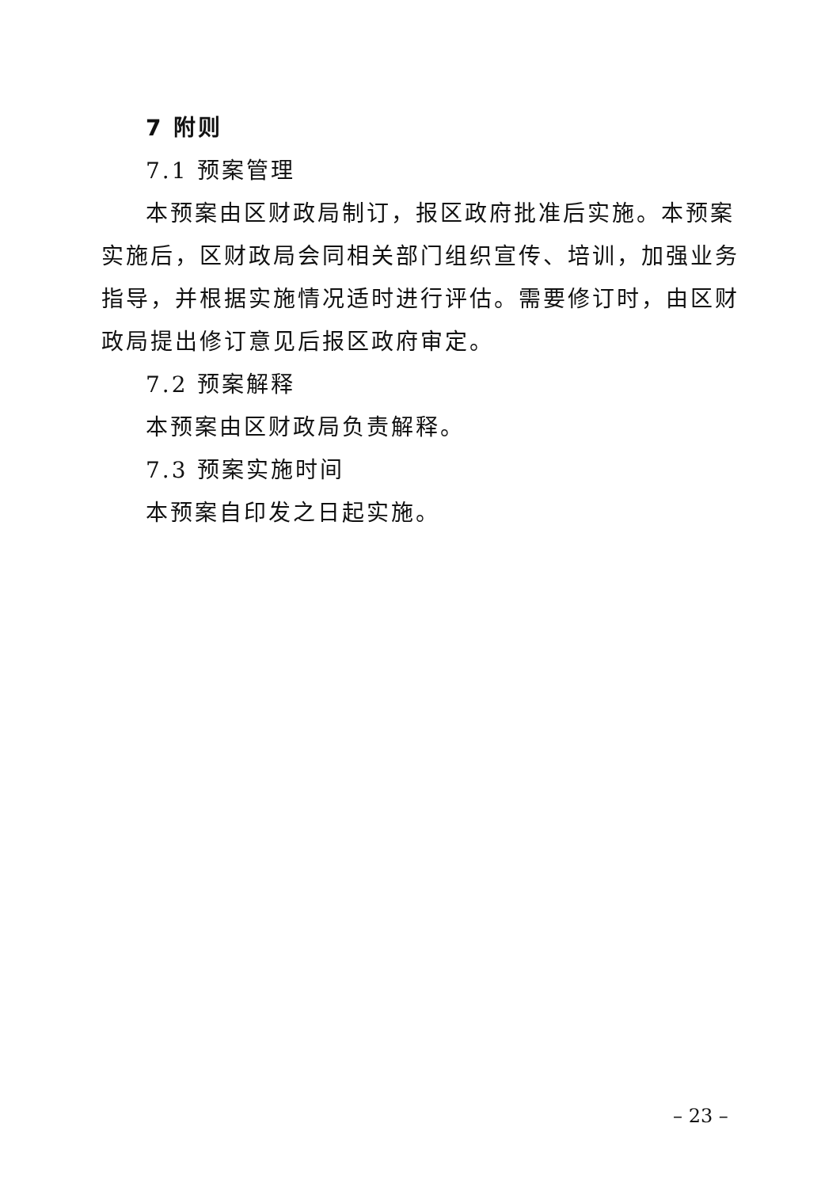7 附则
7.1 预案管理
本预案由区财政局制订，报区政府批准后实施。本预案实施后，区财政局会同相关部门组织宣传、培训，加强业务指导，并根据实施情况适时进行评估。需要修订时，由区财政局提出修订意见后报区政府审定。
7.2 预案解释
本预案由区财政局负责解释。
7.3 预案实施时间
本预案自印发之日起实施。
– 23 –